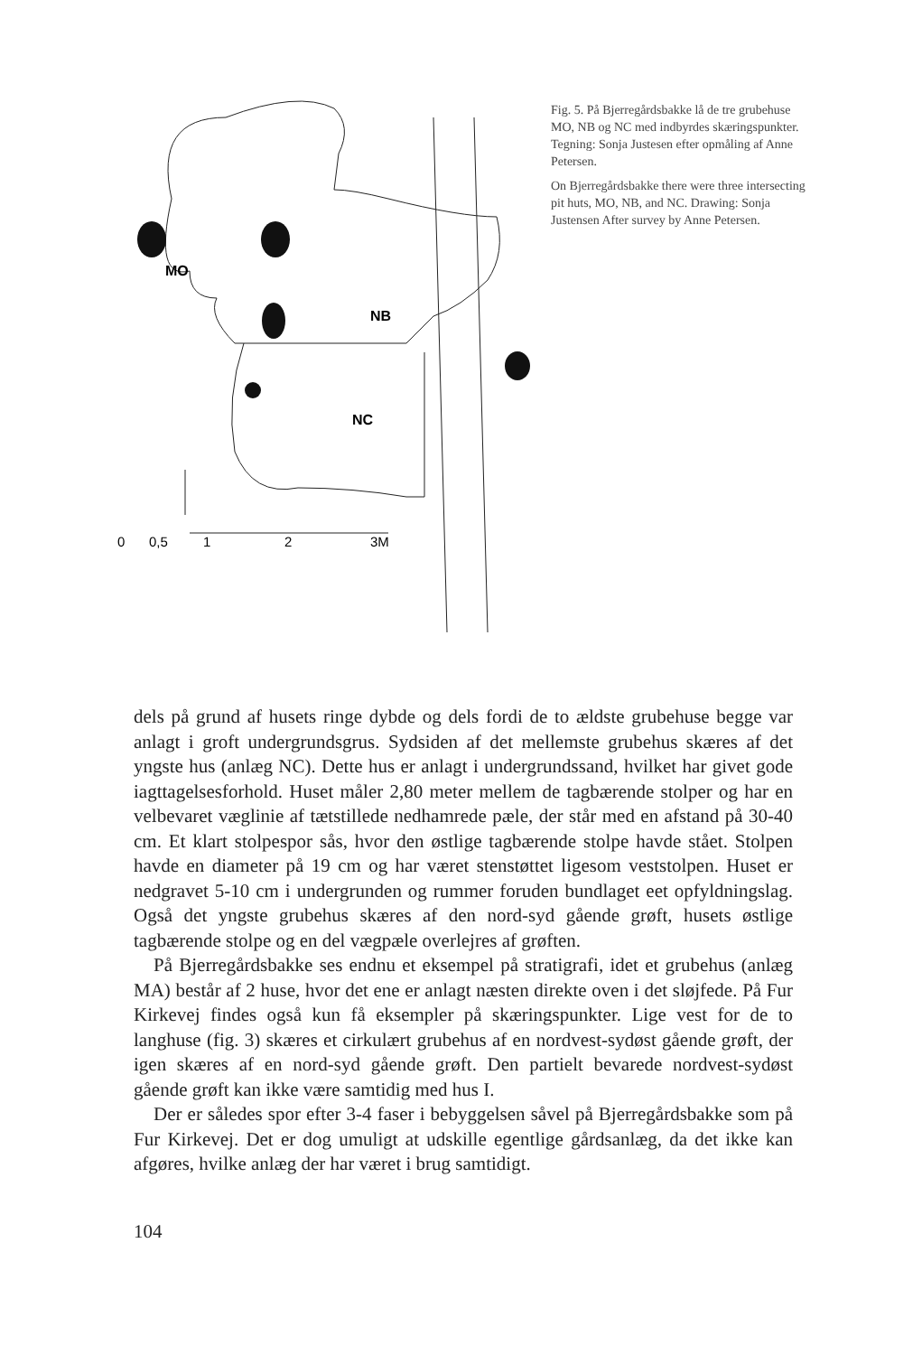MO
NB
NC
0
0,5
1
2
3M
Fig. 5. På Bjerregårdsbakke lå de tre grubehuse MO, NB og NC med indbyrdes skæringspunkter. Tegning: Sonja Justesen efter opmåling af Anne Petersen.
On Bjerregårdsbakke there were three intersecting pit huts, MO, NB, and NC. Drawing: Sonja Justensen After survey by Anne Petersen.
dels på grund af husets ringe dybde og dels fordi de to ældste grubehuse begge var anlagt i groft undergrundsgrus. Sydsiden af det mellemste grubehus skæres af det yngste hus (anlæg NC). Dette hus er anlagt i undergrundssand, hvilket har givet gode iagttagelsesforhold. Huset måler 2,80 meter mellem de tagbærende stolper og har en velbevaret væglinie af tætstillede nedhamrede pæle, der står med en afstand på 30-40 cm. Et klart stolpespor sås, hvor den østlige tagbærende stolpe havde stået. Stolpen havde en diameter på 19 cm og har været stenstøttet ligesom veststolpen. Huset er nedgravet 5-10 cm i undergrunden og rummer foruden bundlaget eet opfyldningslag. Også det yngste grubehus skæres af den nord-syd gående grøft, husets østlige tagbærende stolpe og en del vægpæle overlejres af grøften.
På Bjerregårdsbakke ses endnu et eksempel på stratigrafi, idet et grubehus (anlæg MA) består af 2 huse, hvor det ene er anlagt næsten direkte oven i det sløjfede. På Fur Kirkevej findes også kun få eksempler på skæringspunkter. Lige vest for de to langhuse (fig. 3) skæres et cirkulært grubehus af en nordvest-sydøst gående grøft, der igen skæres af en nord-syd gående grøft. Den partielt bevarede nordvest-sydøst gående grøft kan ikke være samtidig med hus I.
Der er således spor efter 3-4 faser i bebyggelsen såvel på Bjerregårdsbakke som på Fur Kirkevej. Det er dog umuligt at udskille egentlige gårdsanlæg, da det ikke kan afgøres, hvilke anlæg der har været i brug samtidigt.
104